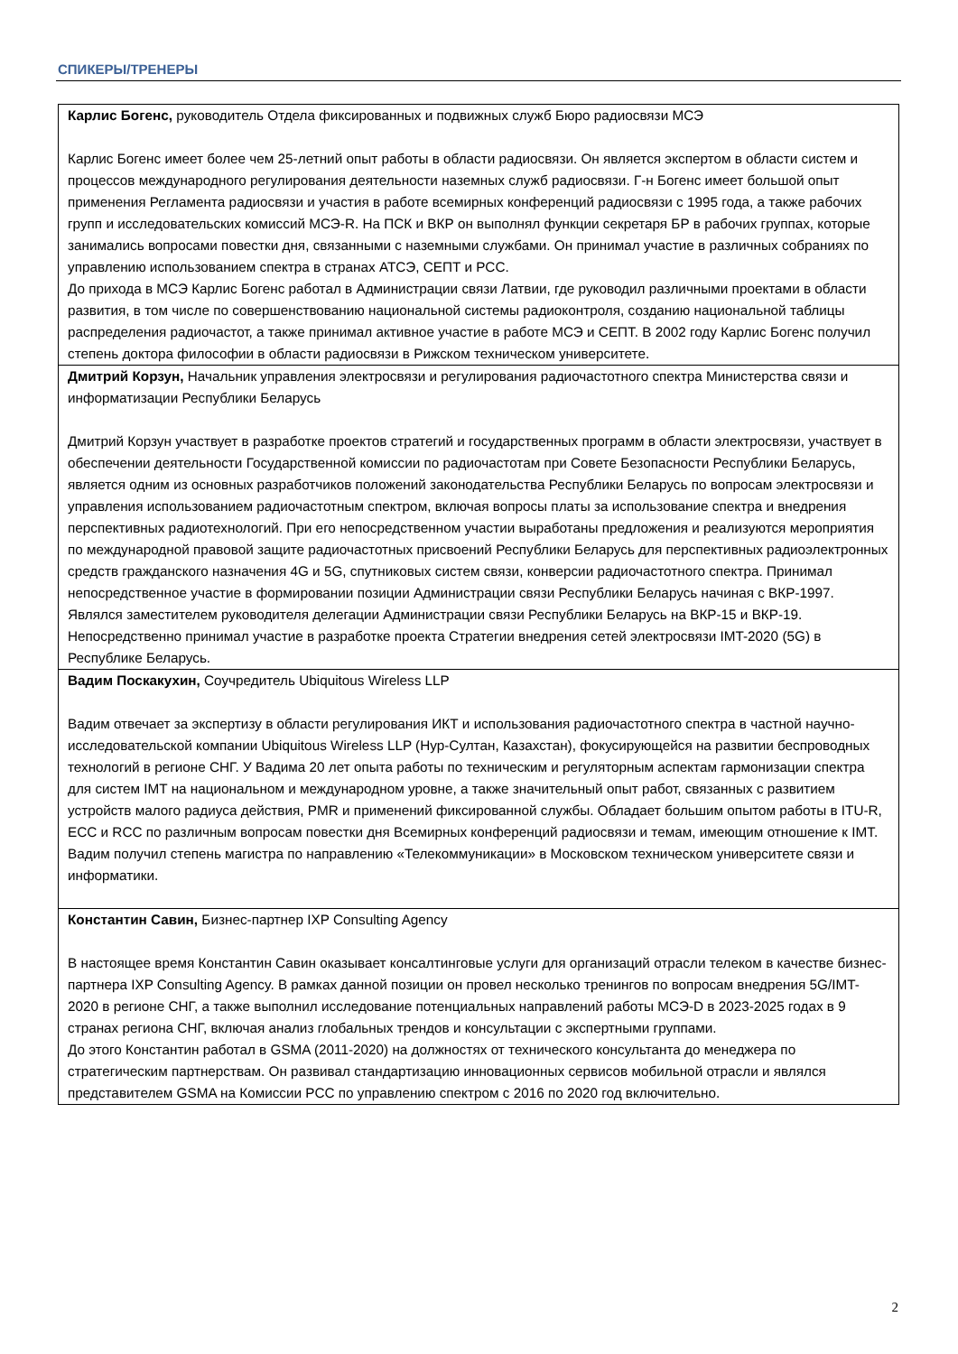СПИКЕРЫ/ТРЕНЕРЫ
| Карлис Богенс, руководитель Отдела фиксированных и подвижных служб Бюро радиосвязи МСЭ Карлис Богенс имеет более чем 25-летний опыт работы в области радиосвязи. Он является экспертом в области систем и процессов международного регулирования деятельности наземных служб радиосвязи. Г-н Богенс имеет большой опыт применения Регламента радиосвязи и участия в работе всемирных конференций радиосвязи с 1995 года, а также рабочих групп и исследовательских комиссий МСЭ-R. На ПСК и ВКР он выполнял функции секретаря БР в рабочих группах, которые занимались вопросами повестки дня, связанными с наземными службами. Он принимал участие в различных собраниях по управлению использованием спектра в странах АТСЭ, СЕПТ и РСС. До прихода в МСЭ Карлис Богенс работал в Администрации связи Латвии, где руководил различными проектами в области развития, в том числе по совершенствованию национальной системы радиоконтроля, созданию национальной таблицы распределения радиочастот, а также принимал активное участие в работе МСЭ и СЕПТ. В 2002 году Карлис Богенс получил степень доктора философии в области радиосвязи в Рижском техническом университете. |
| Дмитрий Корзун, Начальник управления электросвязи и регулирования радиочастотного спектра Министерства связи и информатизации Республики Беларусь Дмитрий Корзун участвует в разработке проектов стратегий и государственных программ в области электросвязи, участвует в обеспечении деятельности Государственной комиссии по радиочастотам при Совете Безопасности Республики Беларусь, является одним из основных разработчиков положений законодательства Республики Беларусь по вопросам электросвязи и управления использованием радиочастотным спектром, включая вопросы платы за использование спектра и внедрения перспективных радиотехнологий. При его непосредственном участии выработаны предложения и реализуются мероприятия по международной правовой защите радиочастотных присвоений Республики Беларусь для перспективных радиоэлектронных средств гражданского назначения 4G и 5G, спутниковых систем связи, конверсии радиочастотного спектра. Принимал непосредственное участие в формировании позиции Администрации связи Республики Беларусь начиная с ВКР-1997. Являлся заместителем руководителя делегации Администрации связи Республики Беларусь на ВКР-15 и ВКР-19. Непосредственно принимал участие в разработке проекта Стратегии внедрения сетей электросвязи IMT-2020 (5G) в Республике Беларусь. |
| Вадим Поскакухин, Соучредитель Ubiquitous Wireless LLP Вадим отвечает за экспертизу в области регулирования ИКТ и использования радиочастотного спектра в частной научно-исследовательской компании Ubiquitous Wireless LLP (Нур-Султан, Казахстан), фокусирующейся на развитии беспроводных технологий в регионе СНГ. У Вадима 20 лет опыта работы по техническим и регуляторным аспектам гармонизации спектра для систем IMT на национальном и международном уровне, а также значительный опыт работ, связанных с развитием устройств малого радиуса действия, PMR и применений фиксированной службы. Обладает большим опытом работы в ITU-R, ECC и RCC по различным вопросам повестки дня Всемирных конференций радиосвязи и темам, имеющим отношение к IMT. Вадим получил степень магистра по направлению «Телекоммуникации» в Московском техническом университете связи и информатики. |
| Константин Савин, Бизнес-партнер IXP Consulting Agency В настоящее время Константин Савин оказывает консалтинговые услуги для организаций отрасли телеком в качестве бизнес-партнера IXP Consulting Agency. В рамках данной позиции он провел несколько тренингов по вопросам внедрения 5G/IMT-2020 в регионе СНГ, а также выполнил исследование потенциальных направлений работы МСЭ-D в 2023-2025 годах в 9 странах региона СНГ, включая анализ глобальных трендов и консультации с экспертными группами. До этого Константин работал в GSMA (2011-2020) на должностях от технического консультанта до менеджера по стратегическим партнерствам. Он развивал стандартизацию инновационных сервисов мобильной отрасли и являлся представителем GSMA на Комиссии РСС по управлению спектром с 2016 по 2020 год включительно. |
2